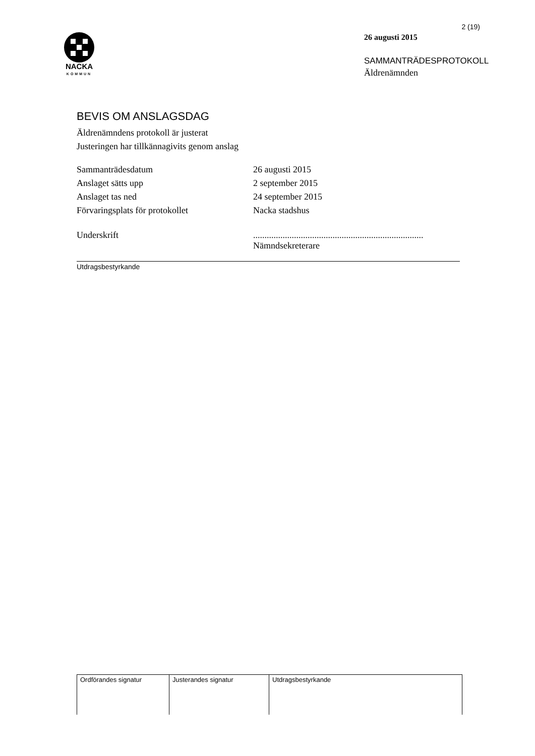NACKA
KOMMUN
2 (19)
26 augusti 2015
SAMMANTRÄDESPROTOKOLL
Äldrenämnden
BEVIS OM ANSLAGSDAG
Äldrenämndens protokoll är justerat
Justeringen har tillkännagivits genom anslag
| Sammanträdesdatum | 26 augusti 2015 |
| Anslaget sätts upp | 2 september 2015 |
| Anslaget tas ned | 24 september 2015 |
| Förvaringsplats för protokollet | Nacka stadshus |
| Underskrift | ........................................................................... Nämndsekreterare |
Utdragsbestyrkande
| Ordförandes signatur | Justerandes signatur | Utdragsbestyrkande |